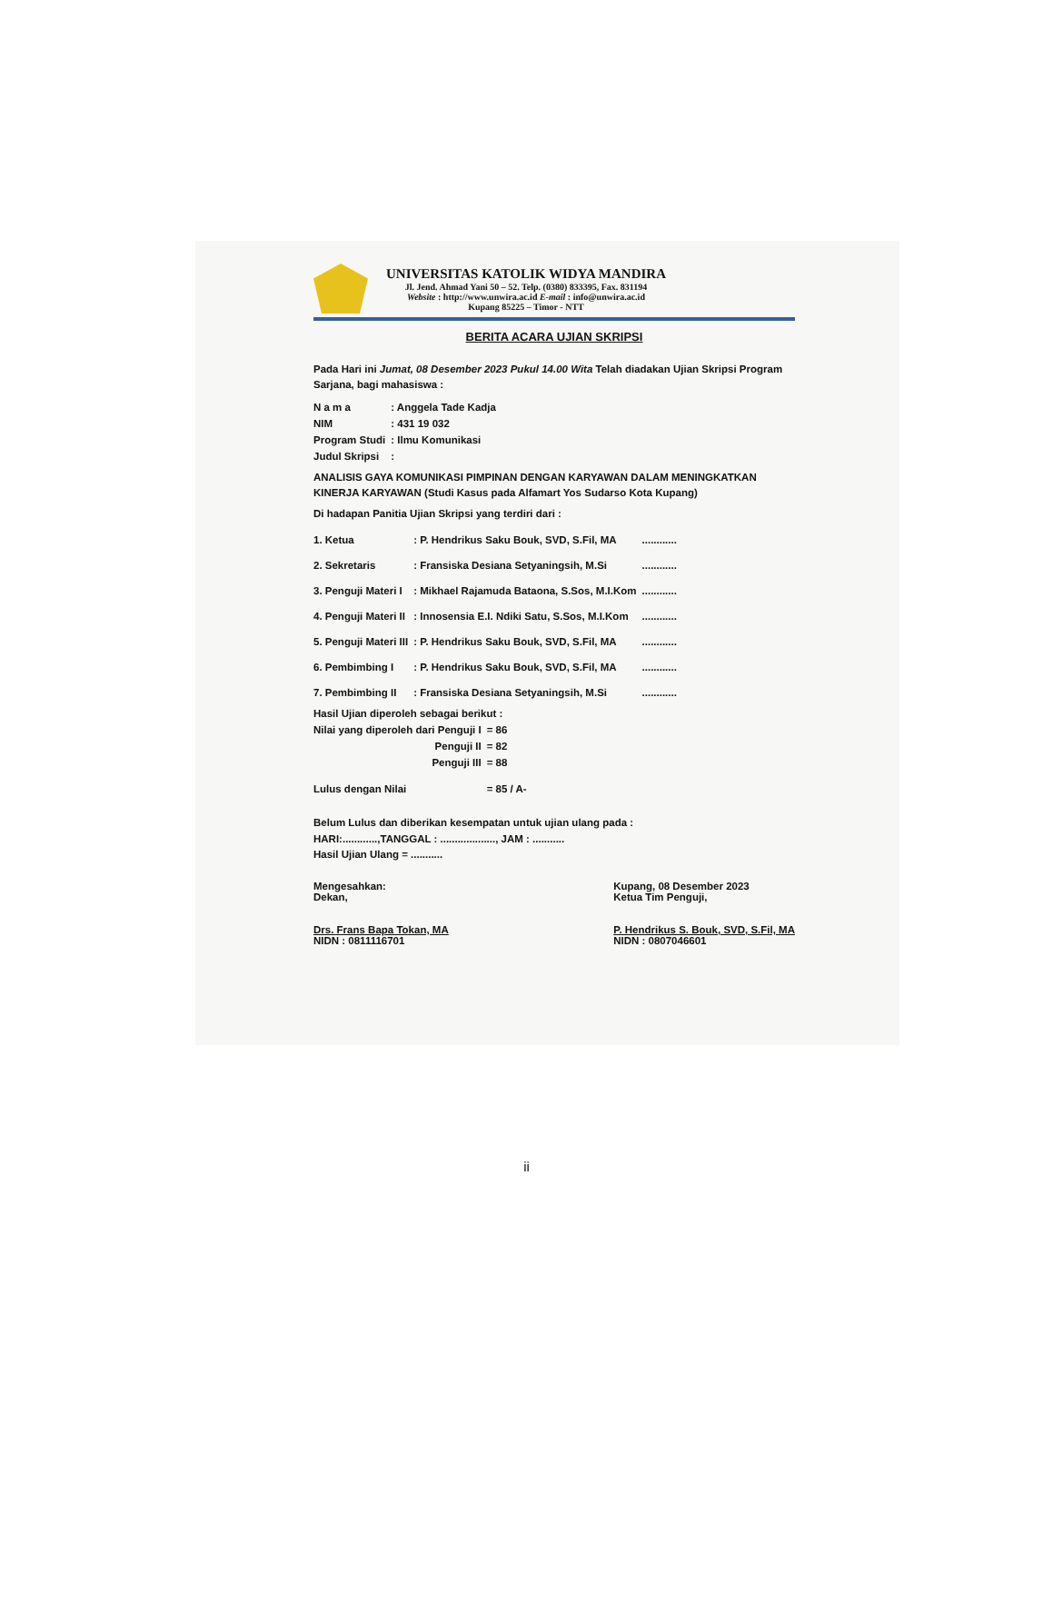UNIVERSITAS KATOLIK WIDYA MANDIRA
Jl. Jend. Ahmad Yani 50 – 52. Telp. (0380) 833395, Fax. 831194
Website : http://www.unwira.ac.id E-mail : info@unwira.ac.id
Kupang 85225 – Timor - NTT
BERITA ACARA UJIAN SKRIPSI
Pada Hari ini Jumat, 08 Desember 2023 Pukul 14.00 Wita Telah diadakan Ujian Skripsi Program Sarjana, bagi mahasiswa :
| N a m a | : Anggela Tade Kadja |
| NIM | : 431 19 032 |
| Program Studi | : Ilmu Komunikasi |
| Judul Skripsi | : |
ANALISIS GAYA KOMUNIKASI PIMPINAN DENGAN KARYAWAN DALAM MENINGKATKAN KINERJA KARYAWAN (Studi Kasus pada Alfamart Yos Sudarso Kota Kupang)
Di hadapan Panitia Ujian Skripsi yang terdiri dari :
| 1. Ketua | : P. Hendrikus Saku Bouk, SVD, S.Fil, MA | ............ |
| 2. Sekretaris | : Fransiska Desiana Setyaningsih, M.Si | ............ |
| 3. Penguji Materi I | : Mikhael Rajamuda Bataona, S.Sos, M.I.Kom | ............ |
| 4. Penguji Materi II | : Innosensia E.I. Ndiki Satu, S.Sos, M.I.Kom | ............ |
| 5. Penguji Materi III | : P. Hendrikus Saku Bouk, SVD, S.Fil, MA | ............ |
| 6. Pembimbing I | : P. Hendrikus Saku Bouk, SVD, S.Fil, MA | ............ |
| 7. Pembimbing II | : Fransiska Desiana Setyaningsih, M.Si | ............ |
| Hasil Ujian diperoleh sebagai berikut : | |
| Nilai yang diperoleh dari Penguji I | = 86 |
| Penguji II | = 82 |
| Penguji III | = 88 |
| Lulus dengan Nilai | = 85 / A- |
Belum Lulus dan diberikan kesempatan untuk ujian ulang pada :
HARI:............,TANGGAL : ..................., JAM : ...........
Hasil Ujian Ulang = ...........
Mengesahkan:
Dekan,
Drs. Frans Bapa Tokan, MA
NIDN : 0811116701
Kupang, 08 Desember 2023
Ketua Tim Penguji,
P. Hendrikus S. Bouk, SVD, S.Fil, MA
NIDN : 0807046601
ii